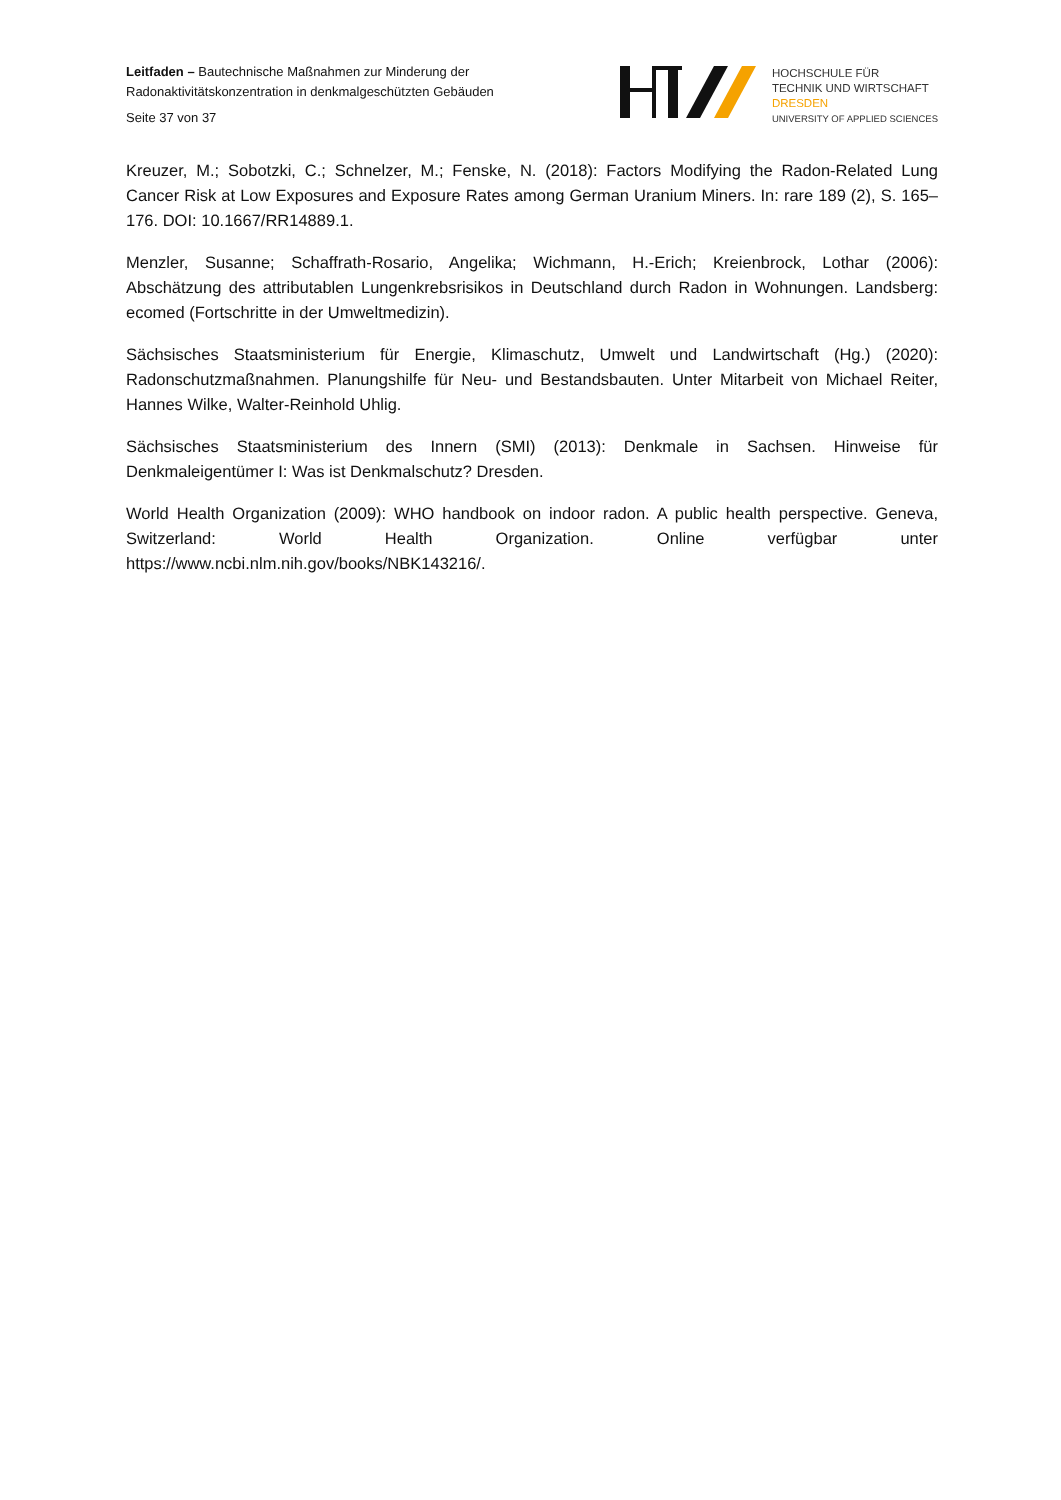Leitfaden – Bautechnische Maßnahmen zur Minderung der
Radonaktivitätskonzentration in denkmalgeschützten Gebäuden
Seite 37 von 37
HOCHSCHULE FÜR
TECHNIK UND WIRTSCHAFT
DRESDEN
UNIVERSITY OF APPLIED SCIENCES
Kreuzer, M.; Sobotzki, C.; Schnelzer, M.; Fenske, N. (2018): Factors Modifying the Radon-Related Lung Cancer Risk at Low Exposures and Exposure Rates among German Uranium Miners. In: rare 189 (2), S. 165–176. DOI: 10.1667/RR14889.1.
Menzler, Susanne; Schaffrath-Rosario, Angelika; Wichmann, H.-Erich; Kreienbrock, Lothar (2006): Abschätzung des attributablen Lungenkrebsrisikos in Deutschland durch Radon in Wohnungen. Landsberg: ecomed (Fortschritte in der Umweltmedizin).
Sächsisches Staatsministerium für Energie, Klimaschutz, Umwelt und Landwirtschaft (Hg.) (2020): Radonschutzmaßnahmen. Planungshilfe für Neu- und Bestandsbauten. Unter Mitarbeit von Michael Reiter, Hannes Wilke, Walter-Reinhold Uhlig.
Sächsisches Staatsministerium des Innern (SMI) (2013): Denkmale in Sachsen. Hinweise für Denkmaleigentümer I: Was ist Denkmalschutz? Dresden.
World Health Organization (2009): WHO handbook on indoor radon. A public health perspective. Geneva, Switzerland: World Health Organization. Online verfügbar unter https://www.ncbi.nlm.nih.gov/books/NBK143216/.